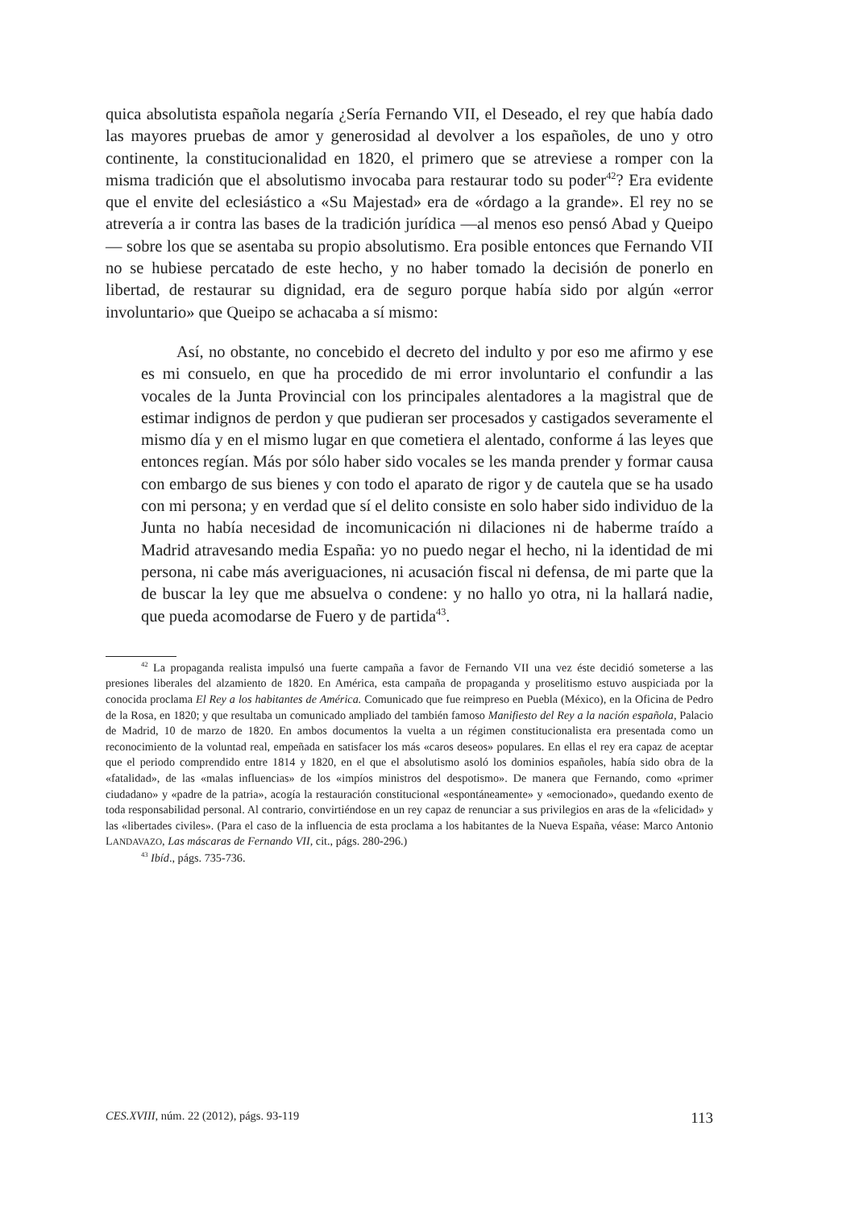quica absolutista española negaría ¿Sería Fernando VII, el Deseado, el rey que había dado las mayores pruebas de amor y generosidad al devolver a los españoles, de uno y otro continente, la constitucionalidad en 1820, el primero que se atreviese a romper con la misma tradición que el absolutismo invocaba para restaurar todo su poder<sup>42</sup>? Era evidente que el envite del eclesiástico a «Su Majestad» era de «órdago a la grande». El rey no se atrevería a ir contra las bases de la tradición jurídica —al menos eso pensó Abad y Queipo— sobre los que se asentaba su propio absolutismo. Era posible entonces que Fernando VII no se hubiese percatado de este hecho, y no haber tomado la decisión de ponerlo en libertad, de restaurar su dignidad, era de seguro porque había sido por algún «error involuntario» que Queipo se achacaba a sí mismo:
Así, no obstante, no concebido el decreto del indulto y por eso me afirmo y ese es mi consuelo, en que ha procedido de mi error involuntario el confundir a las vocales de la Junta Provincial con los principales alentadores a la magistral que de estimar indignos de perdon y que pudieran ser procesados y castigados severamente el mismo día y en el mismo lugar en que cometiera el alentado, conforme á las leyes que entonces regían. Más por sólo haber sido vocales se les manda prender y formar causa con embargo de sus bienes y con todo el aparato de rigor y de cautela que se ha usado con mi persona; y en verdad que sí el delito consiste en solo haber sido individuo de la Junta no había necesidad de incomunicación ni dilaciones ni de haberme traído a Madrid atravesando media España: yo no puedo negar el hecho, ni la identidad de mi persona, ni cabe más averiguaciones, ni acusación fiscal ni defensa, de mi parte que la de buscar la ley que me absuelva o condene: y no hallo yo otra, ni la hallará nadie, que pueda acomodarse de Fuero y de partida<sup>43</sup>.
<sup>42</sup> La propaganda realista impulsó una fuerte campaña a favor de Fernando VII una vez éste decidió someterse a las presiones liberales del alzamiento de 1820. En América, esta campaña de propaganda y proselitismo estuvo auspiciada por la conocida proclama El Rey a los habitantes de América. Comunicado que fue reimpreso en Puebla (México), en la Oficina de Pedro de la Rosa, en 1820; y que resultaba un comunicado ampliado del también famoso Manifiesto del Rey a la nación española, Palacio de Madrid, 10 de marzo de 1820. En ambos documentos la vuelta a un régimen constitucionalista era presentada como un reconocimiento de la voluntad real, empeñada en satisfacer los más «caros deseos» populares. En ellas el rey era capaz de aceptar que el periodo comprendido entre 1814 y 1820, en el que el absolutismo asoló los dominios españoles, había sido obra de la «fatalidad», de las «malas influencias» de los «impíos ministros del despotismo». De manera que Fernando, como «primer ciudadano» y «padre de la patria», acogía la restauración constitucional «espontáneamente» y «emocionado», quedando exento de toda responsabilidad personal. Al contrario, convirtiéndose en un rey capaz de renunciar a sus privilegios en aras de la «felicidad» y las «libertades civiles». (Para el caso de la influencia de esta proclama a los habitantes de la Nueva España, véase: Marco Antonio LANDAVAZO, Las máscaras de Fernando VII, cit., págs. 280-296.)
<sup>43</sup> Ibíd., págs. 735-736.
CES.XVIII, núm. 22 (2012), págs. 93-119 113